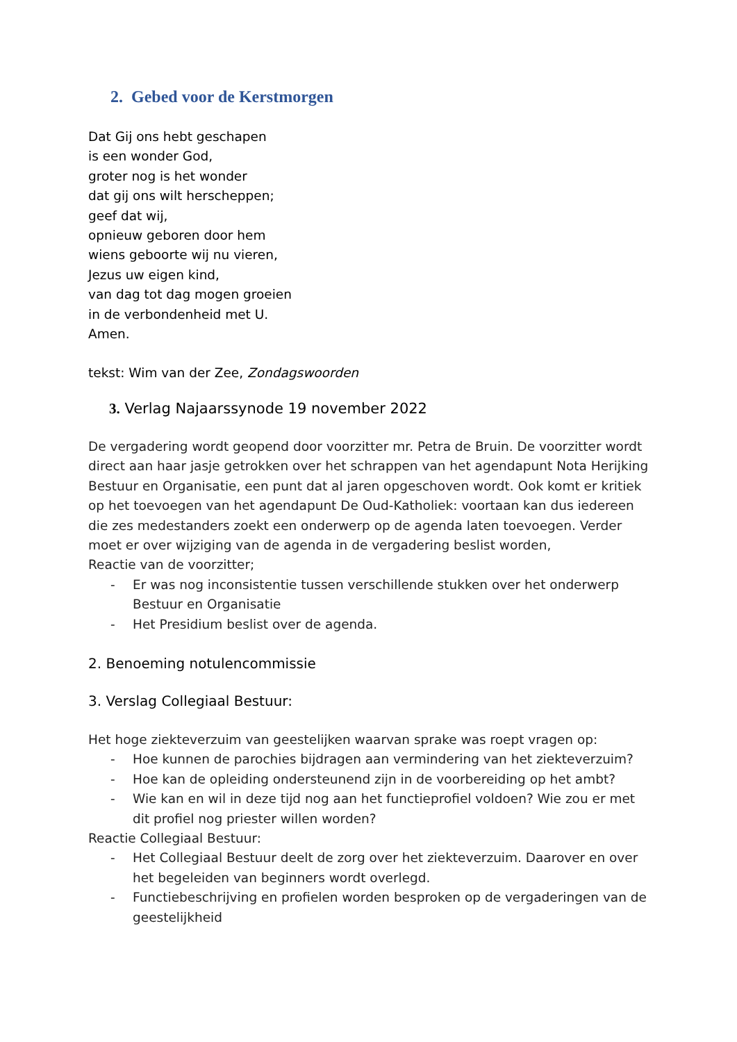2. Gebed voor de Kerstmorgen
Dat Gij ons hebt geschapen
is een wonder God,
groter nog is het wonder
dat gij ons wilt herscheppen;
geef dat wij,
opnieuw geboren door hem
wiens geboorte wij nu vieren,
Jezus uw eigen kind,
van dag tot dag mogen groeien
in de verbondenheid met U.
Amen.
tekst: Wim van der Zee, Zondagswoorden
3. Verlag Najaarssynode 19 november 2022
De vergadering wordt geopend door voorzitter mr. Petra de Bruin. De voorzitter wordt direct aan haar jasje getrokken over het schrappen van het agendapunt Nota Herijking Bestuur en Organisatie, een punt dat al jaren opgeschoven wordt. Ook komt er kritiek op het toevoegen van het agendapunt De Oud-Katholiek: voortaan kan dus iedereen die zes medestanders zoekt een onderwerp op de agenda laten toevoegen. Verder moet er over wijziging van de agenda in de vergadering beslist worden,
Reactie van de voorzitter;
- Er was nog inconsistentie tussen verschillende stukken over het onderwerp Bestuur en Organisatie
- Het Presidium beslist over de agenda.
2. Benoeming notulencommissie
3. Verslag Collegiaal Bestuur:
Het hoge ziekteverzuim van geestelijken waarvan sprake was roept vragen op:
- Hoe kunnen de parochies bijdragen aan vermindering van het ziekteverzuim?
- Hoe kan de opleiding ondersteunend zijn in de voorbereiding op het ambt?
- Wie kan en wil in deze tijd nog aan het functieprofiel voldoen? Wie zou er met dit profiel nog priester willen worden?
Reactie Collegiaal Bestuur:
- Het Collegiaal Bestuur deelt de zorg over het ziekteverzuim. Daarover en over het begeleiden van beginners wordt overlegd.
- Functiebeschrijving en profielen worden besproken op de vergaderingen van de geestelijkheid